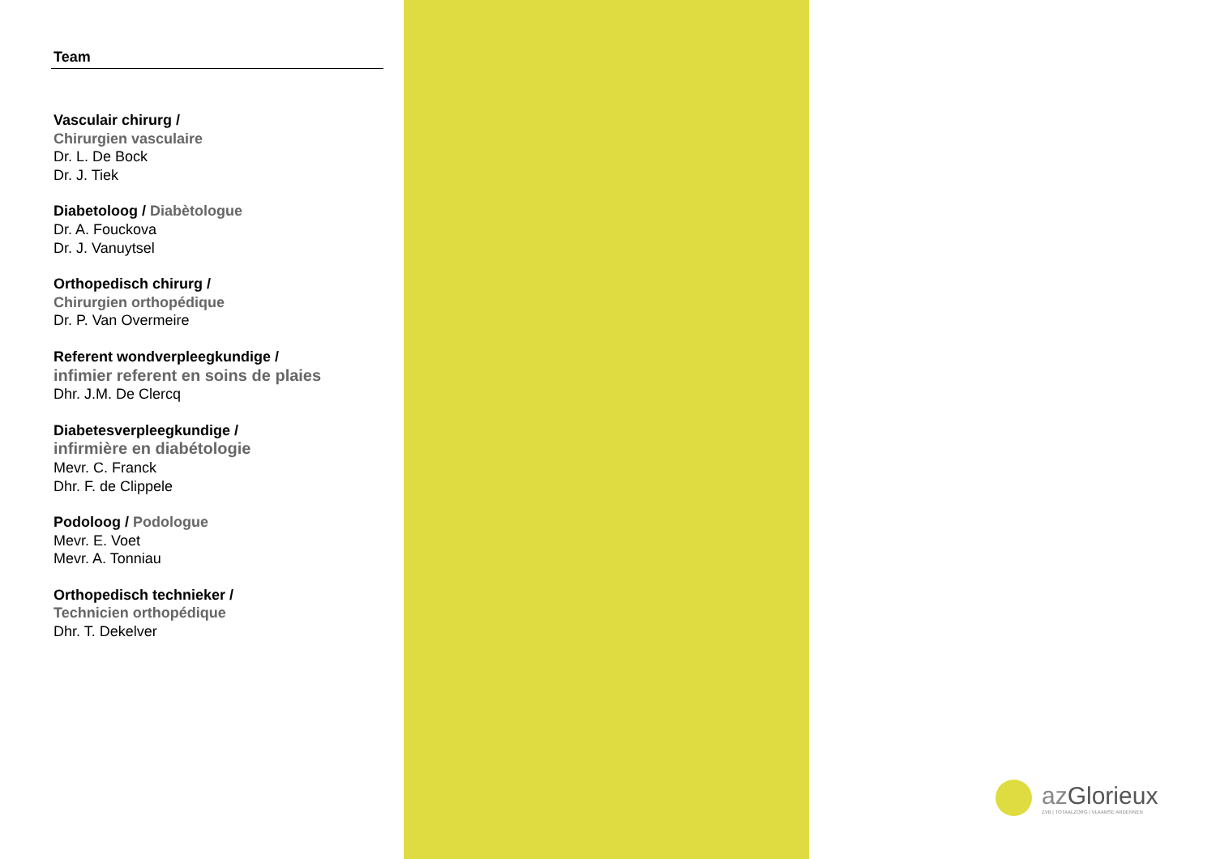Team
Vasculair chirurg /
Chirurgien vasculaire
Dr. L. De Bock
Dr. J. Tiek
Diabetoloog / Diabètologue
Dr. A. Fouckova
Dr. J. Vanuytsel
Orthopedisch chirurg /
Chirurgien orthopédique
Dr. P. Van Overmeire
Referent wondverpleegkundige /
infimier referent en soins de plaies
Dhr. J.M. De Clercq
Diabetesverpleegkundige /
infirmière en diabétologie
Mevr. C. Franck
Dhr. F. de Clippele
Podoloog / Podologue
Mevr. E. Voet
Mevr. A. Tonniau
Orthopedisch technieker /
Technicien orthopédique
Dhr. T. Dekelver
azGlorieux
ZVB | TOTAALZORG | VLAAMSE ARDENNEN